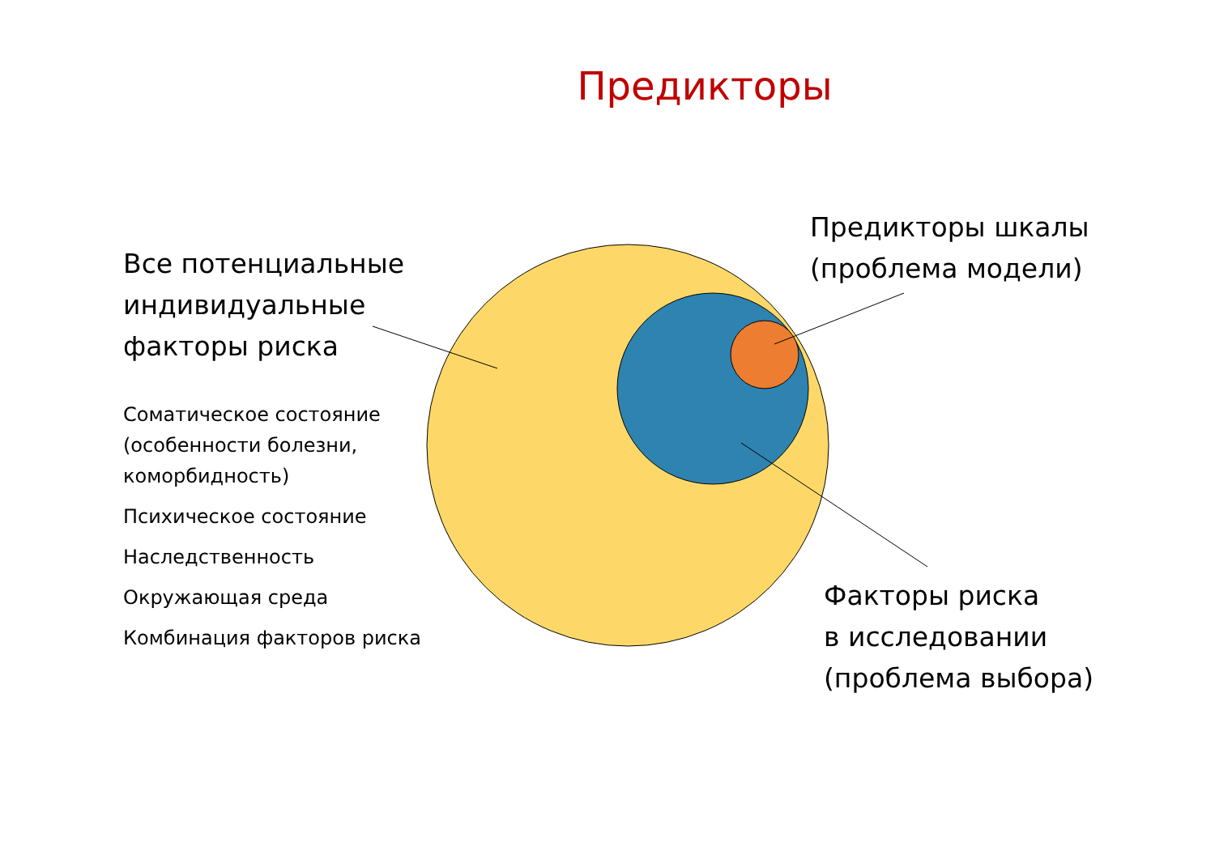Предикторы
Все потенциальные индивидуальные факторы риска
Соматическое состояние (особенности болезни, коморбидность)
Психическое состояние
Наследственность
Окружающая среда
Комбинация факторов риска
Предикторы шкалы
(проблема модели)
Факторы риска
в исследовании
(проблема выбора)